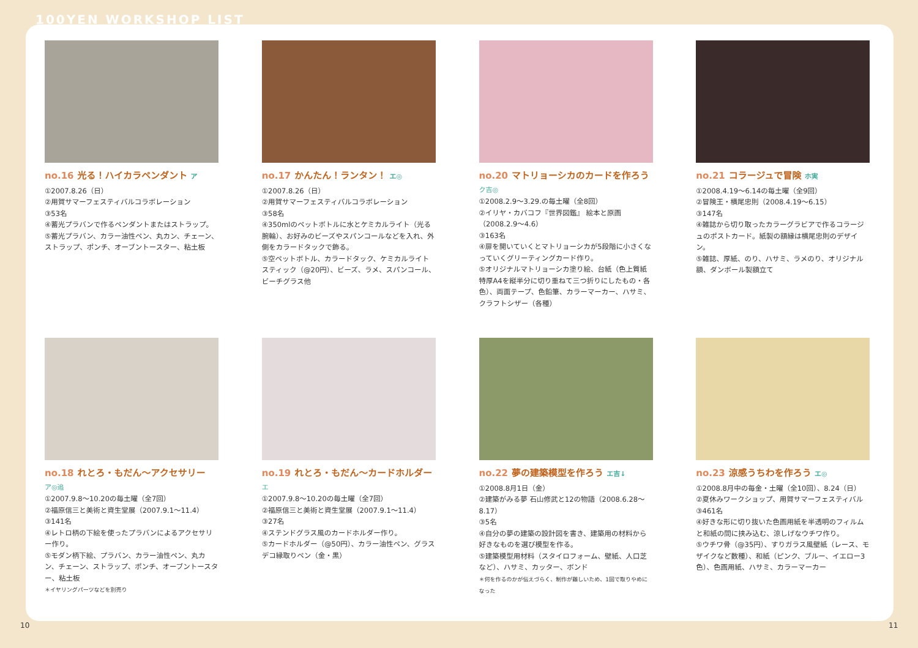100YEN WORKSHOP LIST
no.16 光る！ハイカラペンダント ア
①2007.8.26（日）
②用賀サマーフェスティバルコラボレーション
③53名
④蓄光プラバンで作るペンダントまたはストラップ。
⑤蓄光プラバン、カラー油性ペン、丸カン、チェーン、ストラップ、ポンチ、オーブントースター、粘土板
no.17 かんたん！ランタン！ エ◎
①2007.8.26（日）
②用賀サマーフェスティバルコラボレーション
③58名
④350mlのペットボトルに水とケミカルライト（光る腕輪）、お好みのビーズやスパンコールなどを入れ、外側をカラードタックで飾る。
⑤空ペットボトル、カラードタック、ケミカルライトスティック（@20円）、ビーズ、ラメ、スパンコール、ビーチグラス他
no.20 マトリョーシカのカードを作ろう
ク吉◎
①2008.2.9〜3.29.の毎土曜（全8回）
②イリヤ・カバコフ『世界図鑑』 絵本と原画（2008.2.9〜4.6）
③163名
④扉を開いていくとマトリョーシカが5段階に小さくなっていくグリーティングカード作り。
⑤オリジナルマトリョーシカ塗り絵、台紙（色上質紙特厚A4を縦半分に切り重ねて三つ折りにしたもの・各色）、両面テープ、色鉛筆、カラーマーカー、ハサミ、クラフトシザー（各種）
no.21 コラージュで冒険 ホ実
①2008.4.19〜6.14の毎土曜（全9回）
②冒険王・横尾忠則（2008.4.19〜6.15）
③147名
④雑誌から切り取ったカラーグラビアで作るコラージュのポストカード。紙製の額縁は横尾忠則のデザイン。
⑤雑誌、厚紙、のり、ハサミ、ラメのり、オリジナル額、ダンボール製額立て
no.18 れとろ・もだん〜アクセサリー
ア◎追
①2007.9.8〜10.20の毎土曜（全7回）
②福原信三と美術と資生堂展（2007.9.1〜11.4）
③141名
④レトロ柄の下絵を使ったプラバンによるアクセサリー作り。
⑤モダン柄下絵、プラバン、カラー油性ペン、丸カン、チェーン、ストラップ、ポンチ、オーブントースター、粘土板
＊イヤリングパーツなどを別売り
no.19 れとろ・もだん〜カードホルダー
エ
①2007.9.8〜10.20の毎土曜（全7回）
②福原信三と美術と資生堂展（2007.9.1〜11.4）
③27名
④ステンドグラス風のカードホルダー作り。
⑤カードホルダー（@50円）、カラー油性ペン、グラスデコ縁取りペン（金・黒）
no.22 夢の建築模型を作ろう エ吉↓
①2008.8月1日（金）
②建築がみる夢 石山修武と12の物語（2008.6.28〜8.17）
③5名
④自分の夢の建築の設計図を書き、建築用の材料から好きなものを選び模型を作る。
⑤建築模型用材料（スタイロフォーム、壁紙、人口芝など）、ハサミ、カッター、ボンド
＊何を作るのかが伝えづらく、制作が難しいため、1回で取りやめになった
no.23 涼感うちわを作ろう エ◎
①2008.8月中の毎金・土曜（全10回）、8.24（日）
②夏休みワークショップ、用賀サマーフェスティバル
③461名
④好きな形に切り抜いた色画用紙を半透明のフィルムと和紙の間に挟み込む、涼しげなウチワ作り。
⑤ウチワ骨（@35円）、すりガラス風壁紙（レース、モザイクなど数種）、和紙（ピンク、ブルー、イエロー3色）、色画用紙、ハサミ、カラーマーカー
10 11